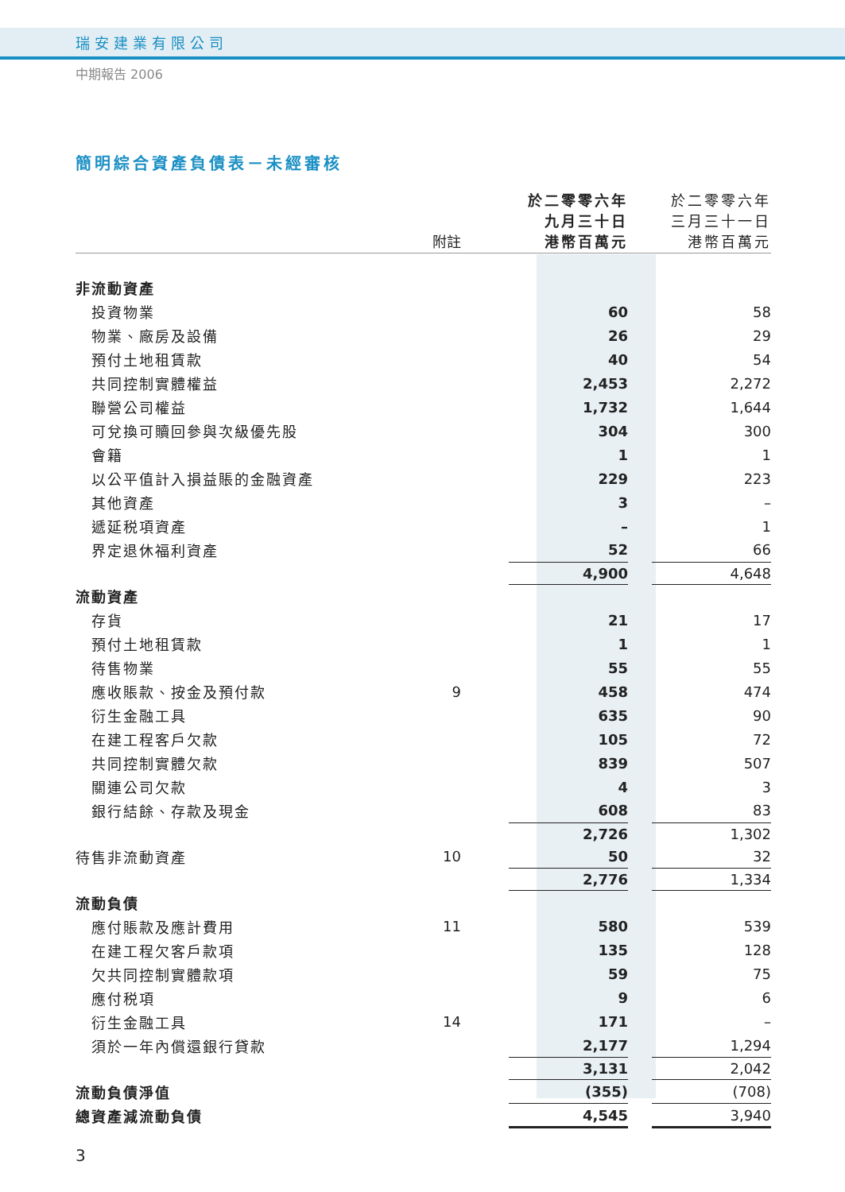瑞安建業有限公司
中期報告 2006
簡明綜合資產負債表－未經審核
| | 附註 | | 於二零零六年 九月三十日 港幣百萬元 | | 於二零零六年 三月三十一日 港幣百萬元 |
| --- | --- | --- | --- | --- | --- |
| 非流動資產 | | | | | |
| 投資物業 | | | 60 | | 58 |
| 物業、廠房及設備 | | | 26 | | 29 |
| 預付土地租賃款 | | | 40 | | 54 |
| 共同控制實體權益 | | | 2,453 | | 2,272 |
| 聯營公司權益 | | | 1,732 | | 1,644 |
| 可兌換可贖回參與次級優先股 | | | 304 | | 300 |
| 會籍 | | | 1 | | 1 |
| 以公平值計入損益賬的金融資產 | | | 229 | | 223 |
| 其他資產 | | | 3 | | – |
| 遞延税項資產 | | | – | | 1 |
| 界定退休福利資產 | | | 52 | | 66 |
| | | | 4,900 | | 4,648 |
| 流動資產 | | | | | |
| 存貨 | | | 21 | | 17 |
| 預付土地租賃款 | | | 1 | | 1 |
| 待售物業 | | | 55 | | 55 |
| 應收賬款、按金及預付款 | 9 | | 458 | | 474 |
| 衍生金融工具 | | | 635 | | 90 |
| 在建工程客戶欠款 | | | 105 | | 72 |
| 共同控制實體欠款 | | | 839 | | 507 |
| 關連公司欠款 | | | 4 | | 3 |
| 銀行結餘、存款及現金 | | | 608 | | 83 |
| | | | 2,726 | | 1,302 |
| 待售非流動資產 | 10 | | 50 | | 32 |
| | | | 2,776 | | 1,334 |
| 流動負債 | | | | | |
| 應付賬款及應計費用 | 11 | | 580 | | 539 |
| 在建工程欠客戶款項 | | | 135 | | 128 |
| 欠共同控制實體款項 | | | 59 | | 75 |
| 應付税項 | | | 9 | | 6 |
| 衍生金融工具 | 14 | | 171 | | – |
| 須於一年內償還銀行貸款 | | | 2,177 | | 1,294 |
| | | | 3,131 | | 2,042 |
| 流動負債淨值 | | | (355) | | (708) |
| 總資產減流動負債 | | | 4,545 | | 3,940 |
3